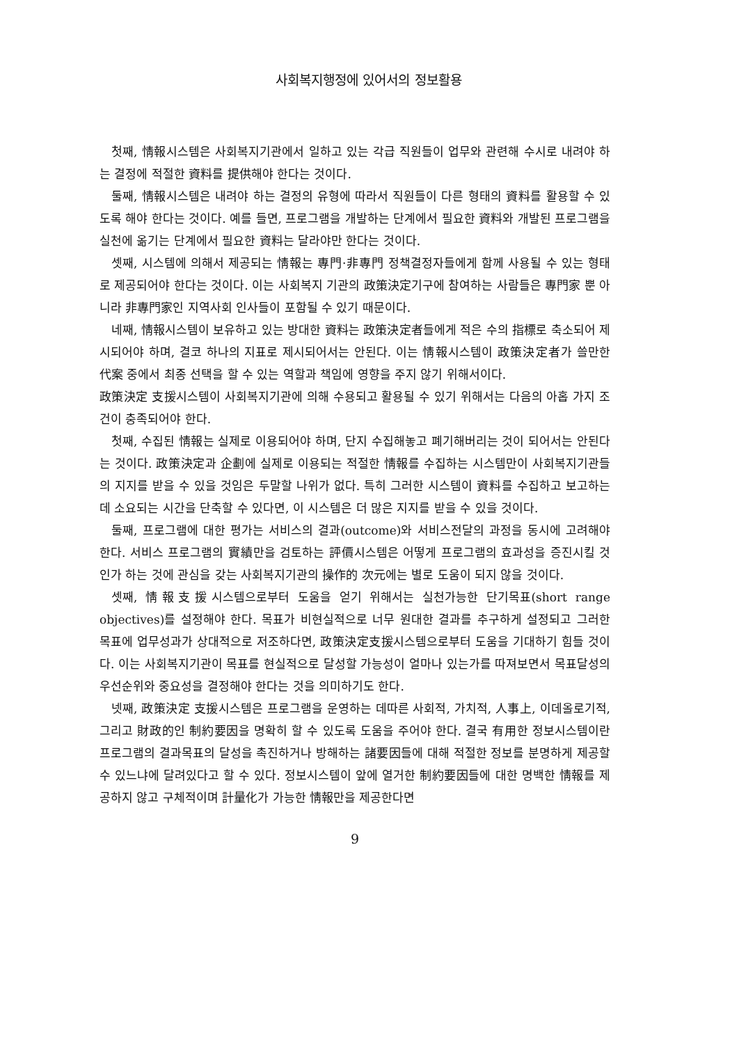사회복지행정에 있어서의 정보활용
첫째, 情報시스템은 사회복지기관에서 일하고 있는 각급 직원들이 업무와 관련해 수시로 내려야 하는 결정에 적절한 資料를 提供해야 한다는 것이다.
둘째, 情報시스템은 내려야 하는 결정의 유형에 따라서 직원들이 다른 형태의 資料를 활용할 수 있도록 해야 한다는 것이다. 예를 들면, 프로그램을 개발하는 단계에서 필요한 資料와 개발된 프로그램을 실천에 옮기는 단계에서 필요한 資料는 달라야만 한다는 것이다.
셋째, 시스템에 의해서 제공되는 情報는 專門·非專門 정책결정자들에게 함께 사용될 수 있는 형태로 제공되어야 한다는 것이다. 이는 사회복지 기관의 政策決定기구에 참여하는 사람들은 專門家 뿐 아니라 非專門家인 지역사회 인사들이 포함될 수 있기 때문이다.
네째, 情報시스템이 보유하고 있는 방대한 資料는 政策決定者들에게 적은 수의 指標로 축소되어 제시되어야 하며, 결코 하나의 지표로 제시되어서는 안된다. 이는 情報시스템이 政策決定者가 쓸만한 代案 중에서 최종 선택을 할 수 있는 역할과 책임에 영향을 주지 않기 위해서이다.
政策決定 支援시스템이 사회복지기관에 의해 수용되고 활용될 수 있기 위해서는 다음의 아홉 가지 조건이 충족되어야 한다.
첫째, 수집된 情報는 실제로 이용되어야 하며, 단지 수집해놓고 폐기해버리는 것이 되어서는 안된다는 것이다. 政策決定과 企劃에 실제로 이용되는 적절한 情報를 수집하는 시스템만이 사회복지기관들의 지지를 받을 수 있을 것임은 두말할 나위가 없다. 특히 그러한 시스템이 資料를 수집하고 보고하는 데 소요되는 시간을 단축할 수 있다면, 이 시스템은 더 많은 지지를 받을 수 있을 것이다.
둘째, 프로그램에 대한 평가는 서비스의 결과(outcome)와 서비스전달의 과정을 동시에 고려해야 한다. 서비스 프로그램의 實績만을 검토하는 評價시스템은 어떻게 프로그램의 효과성을 증진시킬 것인가 하는 것에 관심을 갖는 사회복지기관의 操作的 次元에는 별로 도움이 되지 않을 것이다.
셋째, 情報支援시스템으로부터 도움을 얻기 위해서는 실천가능한 단기목표(short range objectives)를 설정해야 한다. 목표가 비현실적으로 너무 원대한 결과를 추구하게 설정되고 그러한 목표에 업무성과가 상대적으로 저조하다면, 政策決定支援시스템으로부터 도움을 기대하기 힘들 것이다. 이는 사회복지기관이 목표를 현실적으로 달성할 가능성이 얼마나 있는가를 따져보면서 목표달성의 우선순위와 중요성을 결정해야 한다는 것을 의미하기도 한다.
넷째, 政策決定 支援시스템은 프로그램을 운영하는 데따른 사회적, 가치적, 人事上, 이데올로기적, 그리고 財政的인 制約要因을 명확히 할 수 있도록 도움을 주어야 한다. 결국 有用한 정보시스템이란 프로그램의 결과목표의 달성을 촉진하거나 방해하는 諸要因들에 대해 적절한 정보를 분명하게 제공할 수 있느냐에 달려있다고 할 수 있다. 정보시스템이 앞에 열거한 制約要因들에 대한 명백한 情報를 제공하지 않고 구체적이며 計量化가 가능한 情報만을 제공한다면
9